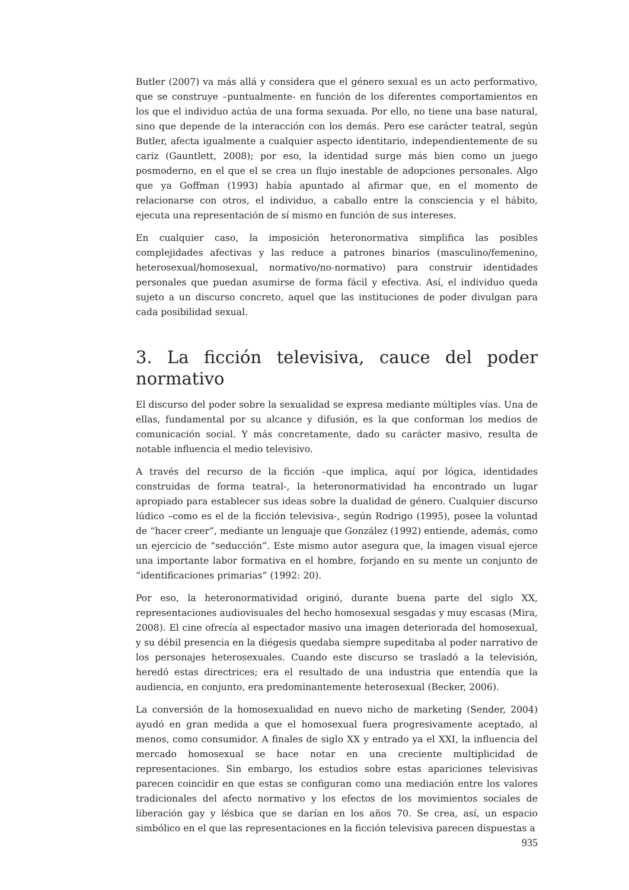Butler (2007) va más allá y considera que el género sexual es un acto performativo, que se construye –puntualmente- en función de los diferentes comportamientos en los que el individuo actúa de una forma sexuada. Por ello, no tiene una base natural, sino que depende de la interacción con los demás. Pero ese carácter teatral, según Butler, afecta igualmente a cualquier aspecto identitario, independientemente de su cariz (Gauntlett, 2008); por eso, la identidad surge más bien como un juego posmoderno, en el que el se crea un flujo inestable de adopciones personales. Algo que ya Goffman (1993) había apuntado al afirmar que, en el momento de relacionarse con otros, el individuo, a caballo entre la consciencia y el hábito, ejecuta una representación de sí mismo en función de sus intereses.
En cualquier caso, la imposición heteronormativa simplifica las posibles complejidades afectivas y las reduce a patrones binarios (masculino/femenino, heterosexual/homosexual, normativo/no-normativo) para construir identidades personales que puedan asumirse de forma fácil y efectiva. Así, el individuo queda sujeto a un discurso concreto, aquel que las instituciones de poder divulgan para cada posibilidad sexual.
3. La ficción televisiva, cauce del poder normativo
El discurso del poder sobre la sexualidad se expresa mediante múltiples vías. Una de ellas, fundamental por su alcance y difusión, es la que conforman los medios de comunicación social. Y más concretamente, dado su carácter masivo, resulta de notable influencia el medio televisivo.
A través del recurso de la ficción –que implica, aquí por lógica, identidades construidas de forma teatral-, la heteronormatividad ha encontrado un lugar apropiado para establecer sus ideas sobre la dualidad de género. Cualquier discurso lúdico –como es el de la ficción televisiva-, según Rodrigo (1995), posee la voluntad de “hacer creer”, mediante un lenguaje que González (1992) entiende, además, como un ejercicio de “seducción”. Este mismo autor asegura que, la imagen visual ejerce una importante labor formativa en el hombre, forjando en su mente un conjunto de “identificaciones primarias” (1992: 20).
Por eso, la heteronormatividad originó, durante buena parte del siglo XX, representaciones audiovisuales del hecho homosexual sesgadas y muy escasas (Mira, 2008). El cine ofrecía al espectador masivo una imagen deteriorada del homosexual, y su débil presencia en la diégesis quedaba siempre supeditaba al poder narrativo de los personajes heterosexuales. Cuando este discurso se trasladó a la televisión, heredó estas directrices; era el resultado de una industria que entendía que la audiencia, en conjunto, era predominantemente heterosexual (Becker, 2006).
La conversión de la homosexualidad en nuevo nicho de marketing (Sender, 2004) ayudó en gran medida a que el homosexual fuera progresivamente aceptado, al menos, como consumidor. A finales de siglo XX y entrado ya el XXI, la influencia del mercado homosexual se hace notar en una creciente multiplicidad de representaciones. Sin embargo, los estudios sobre estas apariciones televisivas parecen coincidir en que estas se configuran como una mediación entre los valores tradicionales del afecto normativo y los efectos de los movimientos sociales de liberación gay y lésbica que se darían en los años 70. Se crea, así, un espacio simbólico en el que las representaciones en la ficción televisiva parecen dispuestas a
935